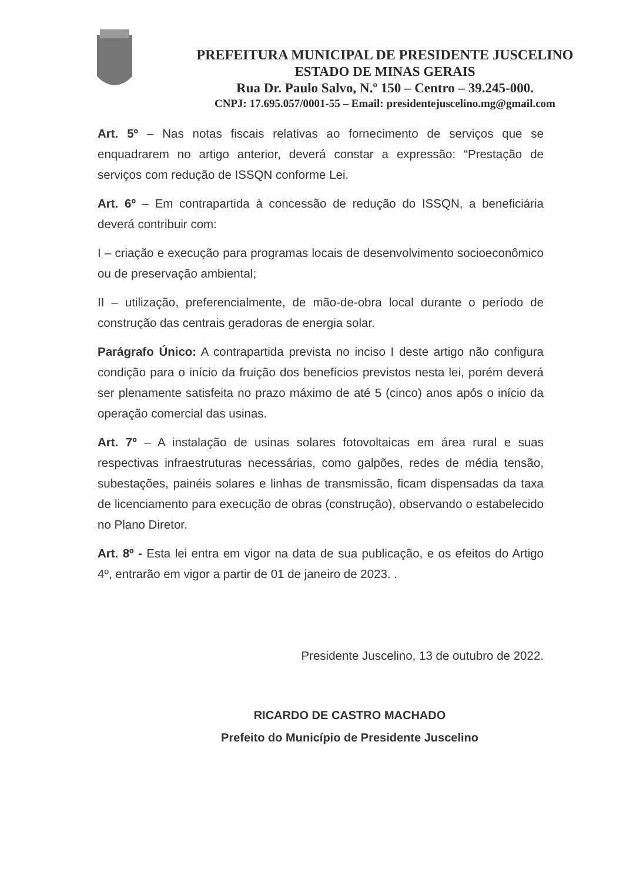PREFEITURA MUNICIPAL DE PRESIDENTE JUSCELINO
ESTADO DE MINAS GERAIS
Rua Dr. Paulo Salvo, N.º 150 – Centro – 39.245-000.
CNPJ: 17.695.057/0001-55 – Email: presidentejuscelino.mg@gmail.com
Art. 5º – Nas notas fiscais relativas ao fornecimento de serviços que se enquadrarem no artigo anterior, deverá constar a expressão: “Prestação de serviços com redução de ISSQN conforme Lei.
Art. 6º – Em contrapartida à concessão de redução do ISSQN, a beneficiária deverá contribuir com:
I – criação e execução para programas locais de desenvolvimento socioeconômico ou de preservação ambiental;
II – utilização, preferencialmente, de mão-de-obra local durante o período de construção das centrais geradoras de energia solar.
Parágrafo Único: A contrapartida prevista no inciso I deste artigo não configura condição para o início da fruição dos benefícios previstos nesta lei, porém deverá ser plenamente satisfeita no prazo máximo de até 5 (cinco) anos após o início da operação comercial das usinas.
Art. 7º – A instalação de usinas solares fotovoltaicas em área rural e suas respectivas infraestruturas necessárias, como galpões, redes de média tensão, subestações, painéis solares e linhas de transmissão, ficam dispensadas da taxa de licenciamento para execução de obras (construção), observando o estabelecido no Plano Diretor.
Art. 8º - Esta lei entra em vigor na data de sua publicação, e os efeitos do Artigo 4º, entrarão em vigor a partir de 01 de janeiro de 2023. .
Presidente Juscelino, 13 de outubro de 2022.
RICARDO DE CASTRO MACHADO
Prefeito do Município de Presidente Juscelino